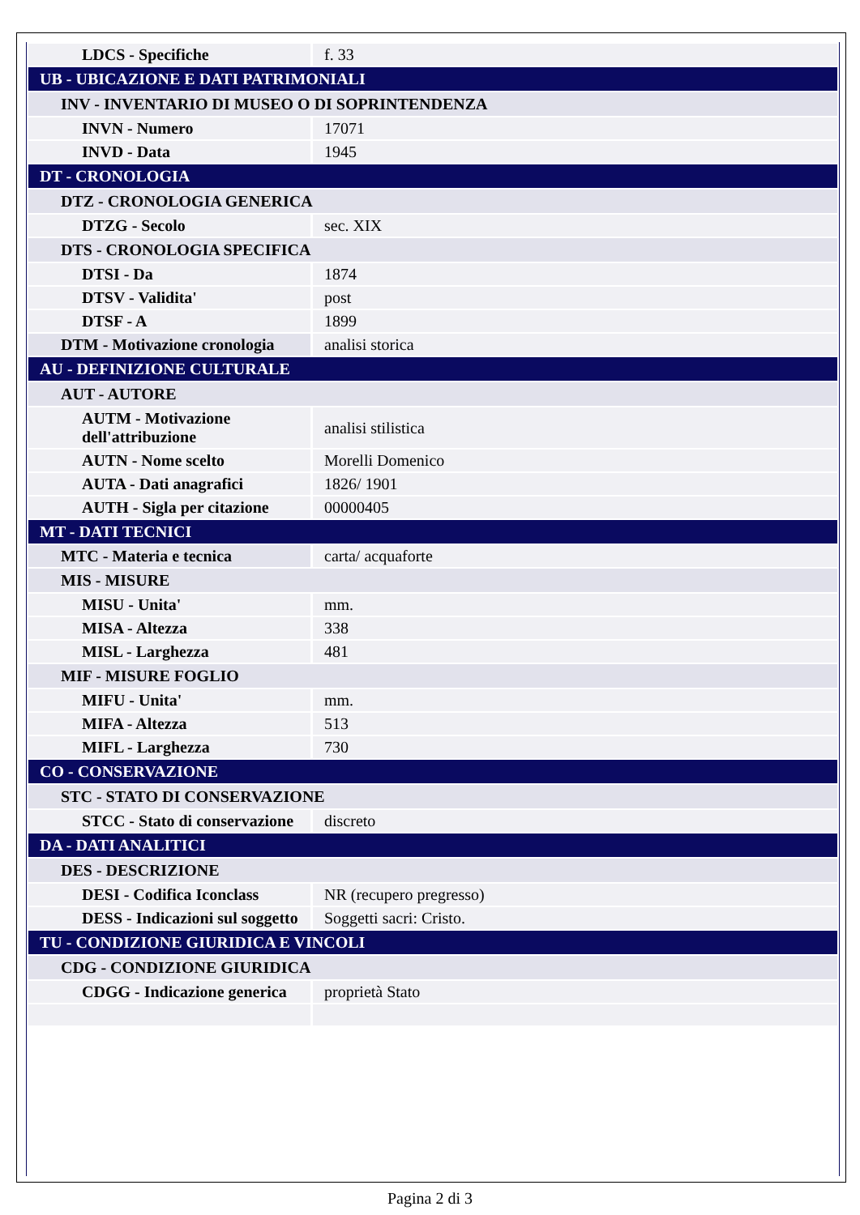| LDCS - Specifiche | f. 33 |
| UB - UBICAZIONE E DATI PATRIMONIALI | |
| INV - INVENTARIO DI MUSEO O DI SOPRINTENDENZA | |
| INVN - Numero | 17071 |
| INVD - Data | 1945 |
| DT - CRONOLOGIA | |
| DTZ - CRONOLOGIA GENERICA | |
| DTZG - Secolo | sec. XIX |
| DTS - CRONOLOGIA SPECIFICA | |
| DTSI - Da | 1874 |
| DTSV - Validita' | post |
| DTSF - A | 1899 |
| DTM - Motivazione cronologia | analisi storica |
| AU - DEFINIZIONE CULTURALE | |
| AUT - AUTORE | |
| AUTM - Motivazione dell'attribuzione | analisi stilistica |
| AUTN - Nome scelto | Morelli Domenico |
| AUTA - Dati anagrafici | 1826/ 1901 |
| AUTH - Sigla per citazione | 00000405 |
| MT - DATI TECNICI | |
| MTC - Materia e tecnica | carta/ acquaforte |
| MIS - MISURE | |
| MISU - Unita' | mm. |
| MISA - Altezza | 338 |
| MISL - Larghezza | 481 |
| MIF - MISURE FOGLIO | |
| MIFU - Unita' | mm. |
| MIFA - Altezza | 513 |
| MIFL - Larghezza | 730 |
| CO - CONSERVAZIONE | |
| STC - STATO DI CONSERVAZIONE | |
| STCC - Stato di conservazione | discreto |
| DA - DATI ANALITICI | |
| DES - DESCRIZIONE | |
| DESI - Codifica Iconclass | NR (recupero pregresso) |
| DESS - Indicazioni sul soggetto | Soggetti sacri: Cristo. |
| TU - CONDIZIONE GIURIDICA E VINCOLI | |
| CDG - CONDIZIONE GIURIDICA | |
| CDGG - Indicazione generica | proprietà Stato |
Pagina 2 di 3